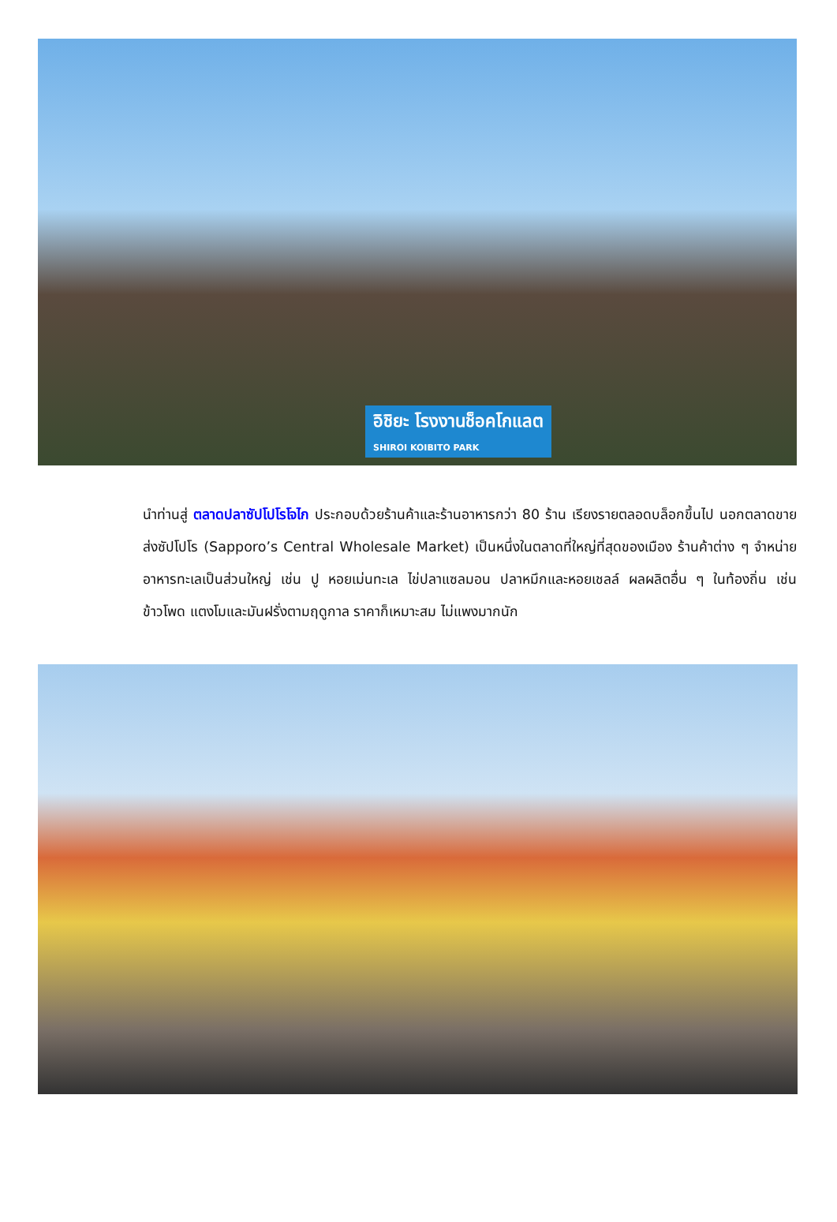อิชิยะ โรงงานช็อคโกแลต
SHIROI KOIBITO PARK
นำท่านสู่ ตลาดปลาซัปโปโรโจไก ประกอบด้วยร้านค้าและร้านอาหารกว่า 80 ร้าน เรียงรายตลอดบล็อกขึ้นไป นอกตลาดขายส่งซัปโปโร (Sapporo’s Central Wholesale Market) เป็นหนึ่งในตลาดที่ใหญ่ที่สุดของเมือง ร้านค้าต่าง ๆ จำหน่ายอาหารทะเลเป็นส่วนใหญ่ เช่น ปู หอยเม่นทะเล ไข่ปลาแซลมอน ปลาหมึกและหอยเชลล์ ผลผลิตอื่น ๆ ในท้องถิ่น เช่น ข้าวโพด แตงโมและมันฝรั่งตามฤดูกาล ราคาก็เหมาะสม ไม่แพงมากนัก